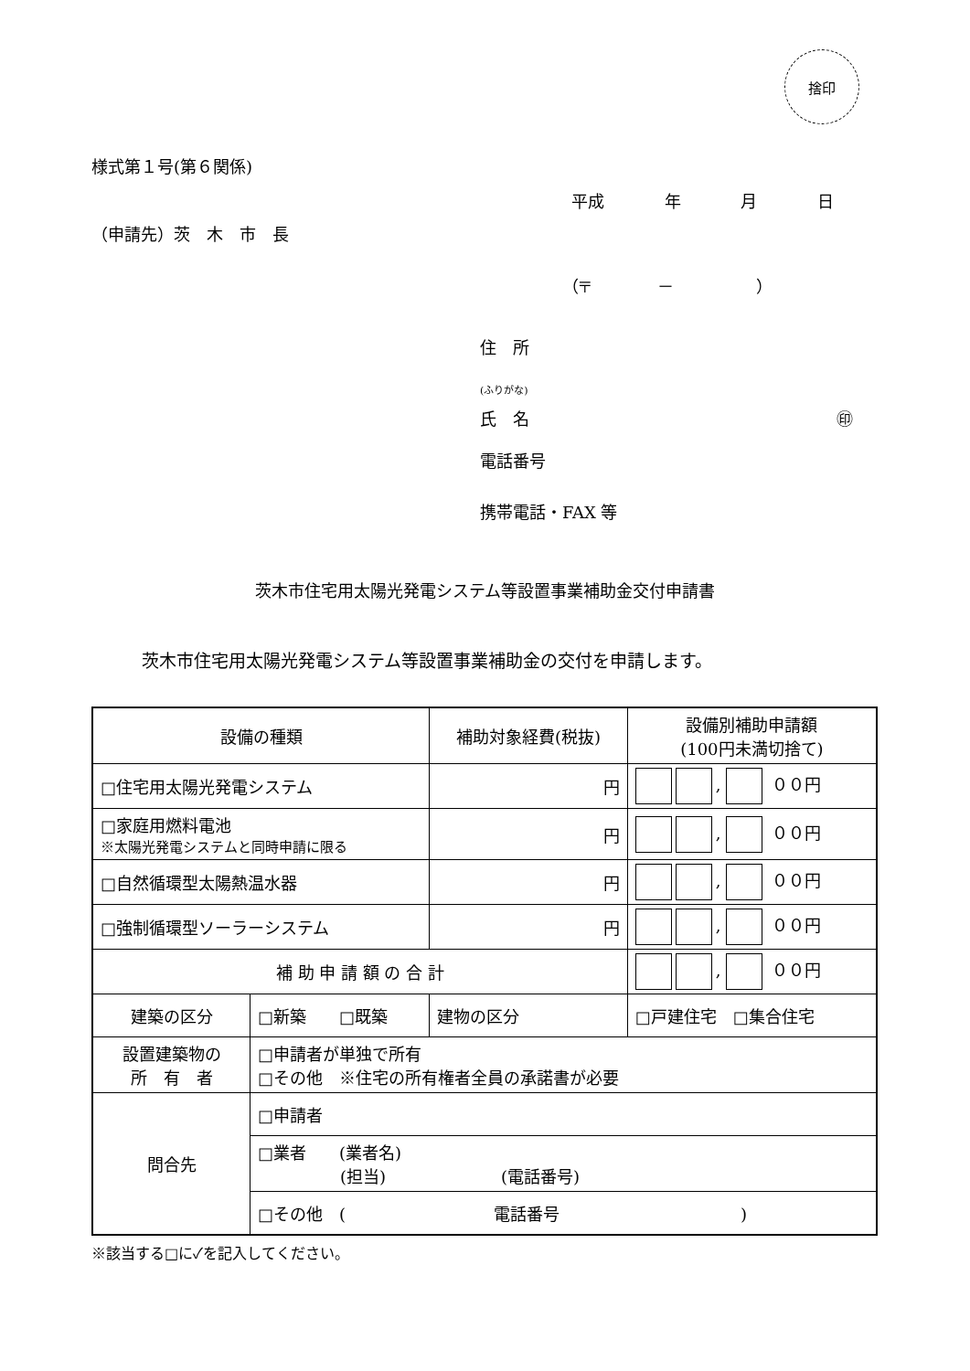捨印
様式第１号(第６関係)
平成 年 月 日
（申請先）茨　木　市　長
（〒　　　　－　　　　　）
住　所
(ふりがな)
氏　名 ㊞
電話番号
携帯電話・FAX 等
茨木市住宅用太陽光発電システム等設置事業補助金交付申請書
茨木市住宅用太陽光発電システム等設置事業補助金の交付を申請します。
| 設備の種類 | | 補助対象経費(税抜) | 設備別補助申請額 (100円未満切捨て) |
| □住宅用太陽光発電システム | | 円 | , ００円 |
| □家庭用燃料電池 ※太陽光発電システムと同時申請に限る | | 円 | , ００円 |
| □自然循環型太陽熱温水器 | | 円 | , ００円 |
| □強制循環型ソーラーシステム | | 円 | , ００円 |
| 補 助 申 請 額 の 合 計 | | | , ００円 |
| 建築の区分 | □新築 □既築 | 建物の区分 | □戸建住宅 □集合住宅 |
| 設置建築物の 所 有 者 | □申請者が単独で所有 □その他 ※住宅の所有権者全員の承諾書が必要 | | |
| 問合先 | □申請者 | | |
| | □業者 (業者名) (担当) (電話番号) | | |
| | □その他 ( 電話番号 ) | | |
※該当する□に✓を記入してください。